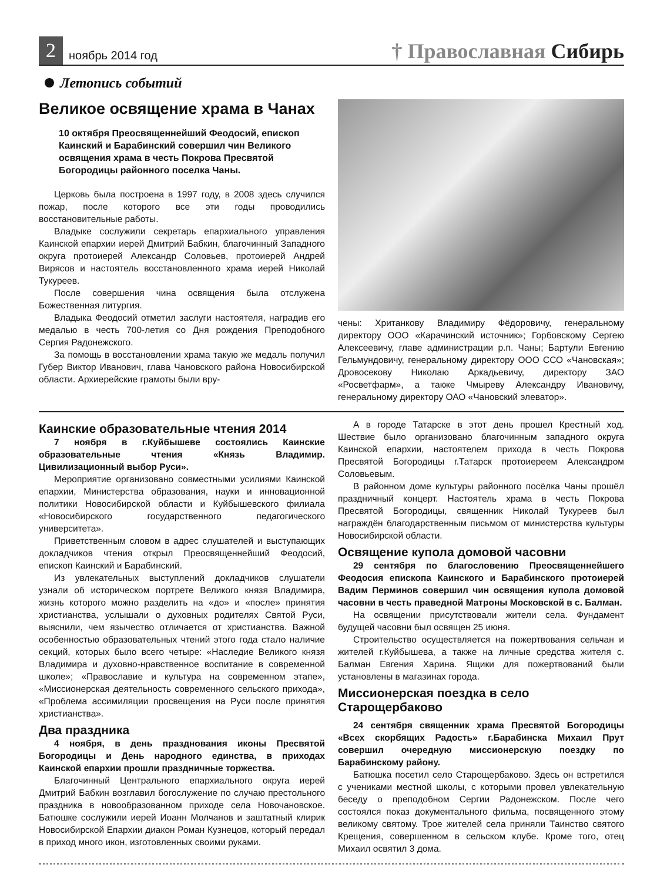2
ноябрь 2014 год
† Православная Сибирь
Летопись событий
Великое освящение храма в Чанах
10 октября Преосвященнейший Феодосий, епископ Каинский и Барабинский совершил чин Великого освящения храма в честь Покрова Пресвятой Богородицы районного поселка Чаны.
Церковь была построена в 1997 году, в 2008 здесь случился пожар, после которого все эти годы проводились восстановительные работы.
Владыке сослужили секретарь епархиального управления Каинской епархии иерей Дмитрий Бабкин, благочинный Западного округа протоиерей Александр Соловьев, протоиерей Андрей Вирясов и настоятель восстановленного храма иерей Николай Тукуреев.
После совершения чина освящения была отслужена Божественная литургия.
Владыка Феодосий отметил заслуги настоятеля, наградив его медалью в честь 700-летия со Дня рождения Преподобного Сергия Радонежского.
За помощь в восстановлении храма такую же медаль получил Губер Виктор Иванович, глава Чановского района Новосибирской области. Архиерейские грамоты были вру-
чены: Хританкову Владимиру Фёдоровичу, генеральному директору ООО «Карачинский источник»; Горбовскому Сергею Алексеевичу, главе администрации р.п. Чаны; Бартули Евгению Гельмундовичу, генеральному директору ООО ССО «Чановская»; Дровосекову Николаю Аркадьевичу, директору ЗАО «Росветфарм», а также Чмыреву Александру Ивановичу, генеральному директору ОАО «Чановский элеватор».
Каинские образовательные чтения 2014
7 ноября в г.Куйбышеве состоялись Каинские образовательные чтения «Князь Владимир. Цивилизационный выбор Руси».
Мероприятие организовано совместными усилиями Каинской епархии, Министерства образования, науки и инновационной политики Новосибирской области и Куйбышевского филиала «Новосибирского государственного педагогического университета».
Приветственным словом в адрес слушателей и выступающих докладчиков чтения открыл Преосвященнейший Феодосий, епископ Каинский и Барабинский.
Из увлекательных выступлений докладчиков слушатели узнали об историческом портрете Великого князя Владимира, жизнь которого можно разделить на «до» и «после» принятия христианства, услышали о духовных родителях Святой Руси, выяснили, чем язычество отличается от христианства. Важной особенностью образовательных чтений этого года стало наличие секций, которых было всего четыре: «Наследие Великого князя Владимира и духовно-нравственное воспитание в современной школе»; «Православие и культура на современном этапе», «Миссионерская деятельность современного сельского прихода», «Проблема ассимиляции просвещения на Руси после принятия христианства».
Два праздника
4 ноября, в день празднования иконы Пресвятой Богородицы и День народного единства, в приходах Каинской епархии прошли праздничные торжества.
Благочинный Центрального епархиального округа иерей Дмитрий Бабкин возглавил богослужение по случаю престольного праздника в новообразованном приходе села Новочановское. Батюшке сослужили иерей Иоанн Молчанов и заштатный клирик Новосибирской Епархии диакон Роман Кузнецов, который передал в приход много икон, изготовленных своими руками.
А в городе Татарске в этот день прошел Крестный ход. Шествие было организовано благочинным западного округа Каинской епархии, настоятелем прихода в честь Покрова Пресвятой Богородицы г.Татарск протоиереем Александром Соловьевым.
В районном доме культуры районного посёлка Чаны прошёл праздничный концерт. Настоятель храма в честь Покрова Пресвятой Богородицы, священник Николай Тукуреев был награждён благодарственным письмом от министерства культуры Новосибирской области.
Освящение купола домовой часовни
29 сентября по благословению Преосвященнейшего Феодосия епископа Каинского и Барабинского протоиерей Вадим Перминов совершил чин освящения купола домовой часовни в честь праведной Матроны Московской в с. Балман.
На освящении присутствовали жители села. Фундамент будущей часовни был освящен 25 июня.
Строительство осуществляется на пожертвования сельчан и жителей г.Куйбышева, а также на личные средства жителя с. Балман Евгения Харина. Ящики для пожертвований были установлены в магазинах города.
Миссионерская поездка в село Старощербаково
24 сентября священник храма Пресвятой Богородицы «Всех скорбящих Радость» г.Барабинска Михаил Прут совершил очередную миссионерскую поездку по Барабинскому району.
Батюшка посетил село Старощербаково. Здесь он встретился с учениками местной школы, с которыми провел увлекательную беседу о преподобном Сергии Радонежском. После чего состоялся показ документального фильма, посвященного этому великому святому. Трое жителей села приняли Таинство святого Крещения, совершенном в сельском клубе. Кроме того, отец Михаил освятил 3 дома.